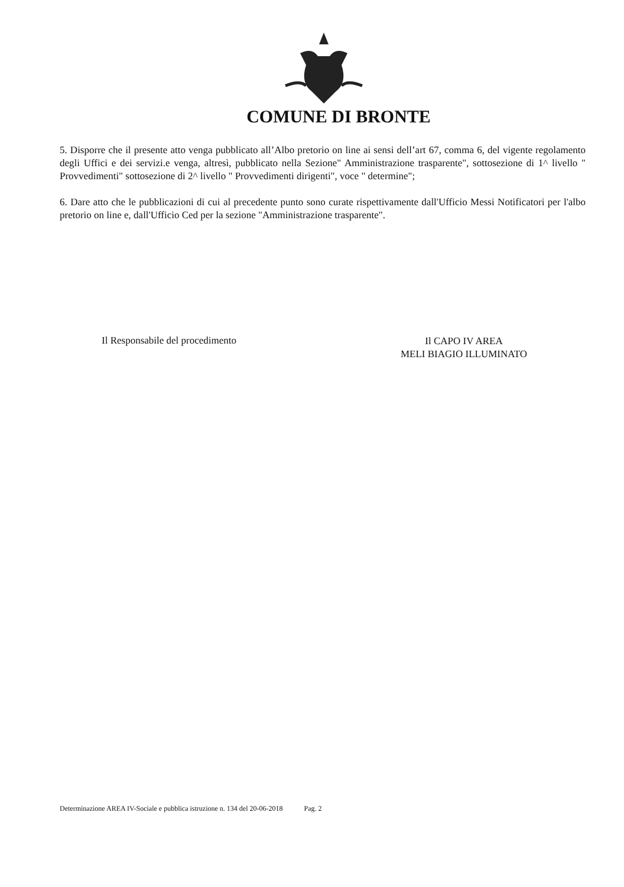COMUNE DI BRONTE
5. Disporre che il presente atto venga pubblicato all’Albo pretorio on line ai sensi dell’art 67, comma 6, del vigente regolamento degli Uffici e dei servizi.e venga, altresì, pubblicato nella Sezione" Amministrazione trasparente", sottosezione di 1^ livello " Provvedimenti" sottosezione di 2^ livello " Provvedimenti dirigenti", voce " determine";
6. Dare atto che le pubblicazioni di cui al precedente punto sono curate rispettivamente dall'Ufficio Messi Notificatori per l'albo pretorio on line e, dall'Ufficio Ced per la sezione "Amministrazione trasparente".
Il Responsabile del procedimento
Il CAPO IV AREA
MELI BIAGIO ILLUMINATO
Determinazione AREA IV-Sociale e pubblica istruzione n. 134 del 20-06-2018 Pag. 2